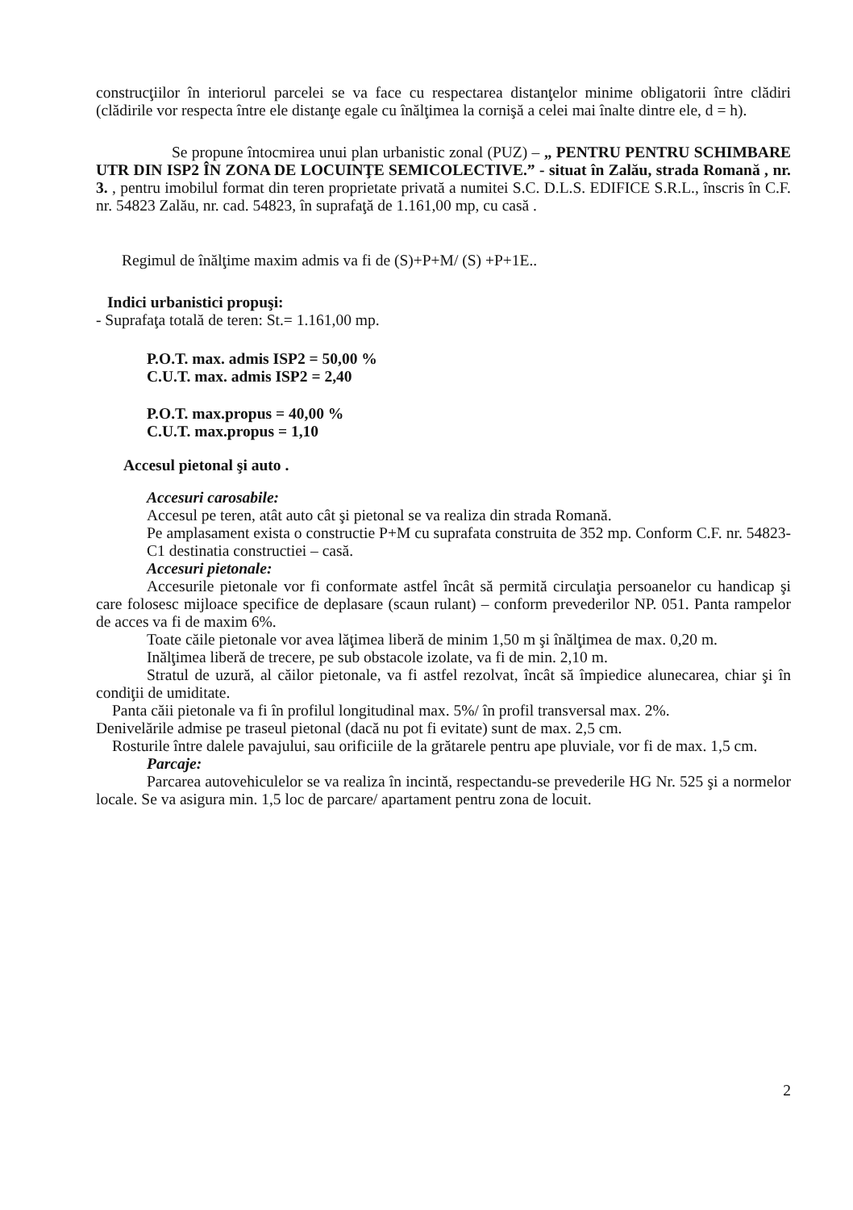construcţiilor în interiorul parcelei se va face cu respectarea distanţelor minime obligatorii între clădiri (clădirile vor respecta între ele distanţe egale cu înălţimea la cornişă a celei mai înalte dintre ele, d = h).
Se propune întocmirea unui plan urbanistic zonal (PUZ) – „ PENTRU PENTRU SCHIMBARE UTR DIN ISP2 ÎN ZONA DE LOCUINŢE SEMICOLECTIVE.” - situat în Zalău, strada Romană , nr. 3. , pentru imobilul format din teren proprietate privată a numitei S.C. D.L.S. EDIFICE S.R.L., înscris în C.F. nr. 54823 Zalău, nr. cad. 54823, în suprafaţă de 1.161,00 mp, cu casă .
Regimul de înălţime maxim admis va fi de (S)+P+M/ (S) +P+1E..
Indici urbanistici propuşi:
- Suprafaţa totală de teren: St.= 1.161,00 mp.
P.O.T. max. admis ISP2 = 50,00 %
C.U.T. max. admis ISP2 = 2,40
P.O.T. max.propus = 40,00 %
C.U.T. max.propus = 1,10
Accesul pietonal şi auto .
Accesuri carosabile:
Accesul pe teren, atât auto cât şi pietonal se va realiza din strada Romană.
Pe amplasament exista o constructie P+M cu suprafata construita de 352 mp. Conform C.F. nr. 54823-C1 destinatia constructiei – casă.
Accesuri pietonale:
Accesurile pietonale vor fi conformate astfel încât să permită circulaţia persoanelor cu handicap şi care folosesc mijloace specifice de deplasare (scaun rulant) – conform prevederilor NP. 051. Panta rampelor de acces va fi de maxim 6%.
Toate căile pietonale vor avea lăţimea liberă de minim 1,50 m şi înălţimea de max. 0,20 m.
Inălţimea liberă de trecere, pe sub obstacole izolate, va fi de min. 2,10 m.
Stratul de uzură, al căilor pietonale, va fi astfel rezolvat, încât să împiedice alunecarea, chiar şi în condiţii de umiditate.
Panta căii pietonale va fi în profilul longitudinal max. 5%/ în profil transversal max. 2%.
Denivelările admise pe traseul pietonal (dacă nu pot fi evitate) sunt de max. 2,5 cm.
Rosturile între dalele pavajului, sau orificiile de la grătarele pentru ape pluviale, vor fi de max. 1,5 cm.
Parcaje:
Parcarea autovehiculelor se va realiza în incintă, respectandu-se prevederile HG Nr. 525 şi a normelor locale. Se va asigura min. 1,5 loc de parcare/ apartament pentru zona de locuit.
2